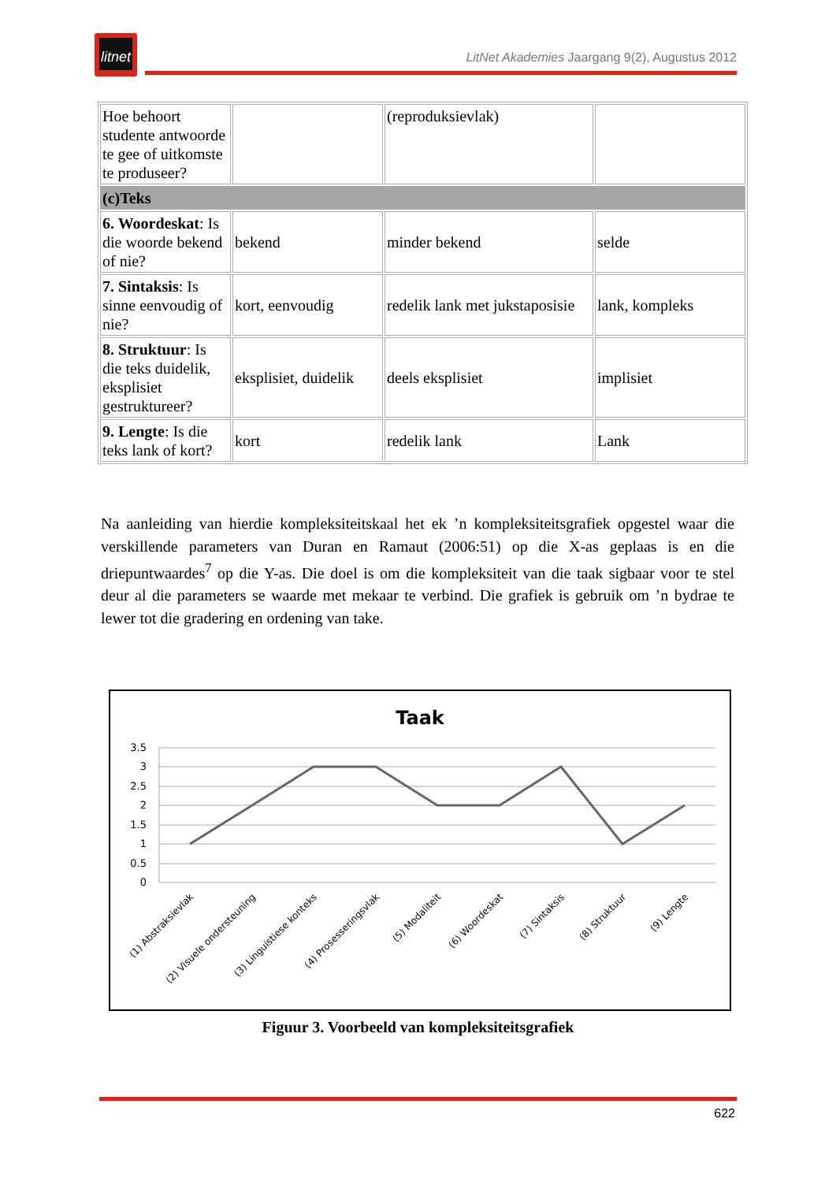litnet
LitNet Akademies Jaargang 9(2), Augustus 2012
| Hoe behoort studente antwoorde te gee of uitkomste te produseer? | | (reproduksievlak) | |
| (c)Teks | | | |
| 6. Woordeskat : Is die woorde bekend of nie? | bekend | minder bekend | selde |
| 7. Sintaksis : Is sinne eenvoudig of nie? | kort, eenvoudig | redelik lank met jukstaposisie | lank, kompleks |
| 8. Struktuur : Is die teks duidelik, eksplisiet gestruktureer? | eksplisiet, duidelik | deels eksplisiet | implisiet |
| 9. Lengte : Is die teks lank of kort? | kort | redelik lank | Lank |
Na aanleiding van hierdie kompleksiteitskaal het ek ’n kompleksiteitsgrafiek opgestel waar die verskillende parameters van Duran en Ramaut (2006:51) op die X-as geplaas is en die driepuntwaardes<sup>7</sup> op die Y-as. Die doel is om die kompleksiteit van die taak sigbaar voor te stel deur al die parameters se waarde met mekaar te verbind. Die grafiek is gebruik om ’n bydrae te lewer tot die gradering en ordening van take.
Taak
3.5
3
2.5
2
1.5
1
0.5
0
(1) Abstraksievlak
(2) Visuele ondersteuning
(3) Linguistiese konteks
(4) Prosesseringsvlak
(5) Modaliteit
(6) Woordeskat
(7) Sintaksis
(8) Struktuur
(9) Lengte
Figuur 3. Voorbeeld van kompleksiteitsgrafiek
622